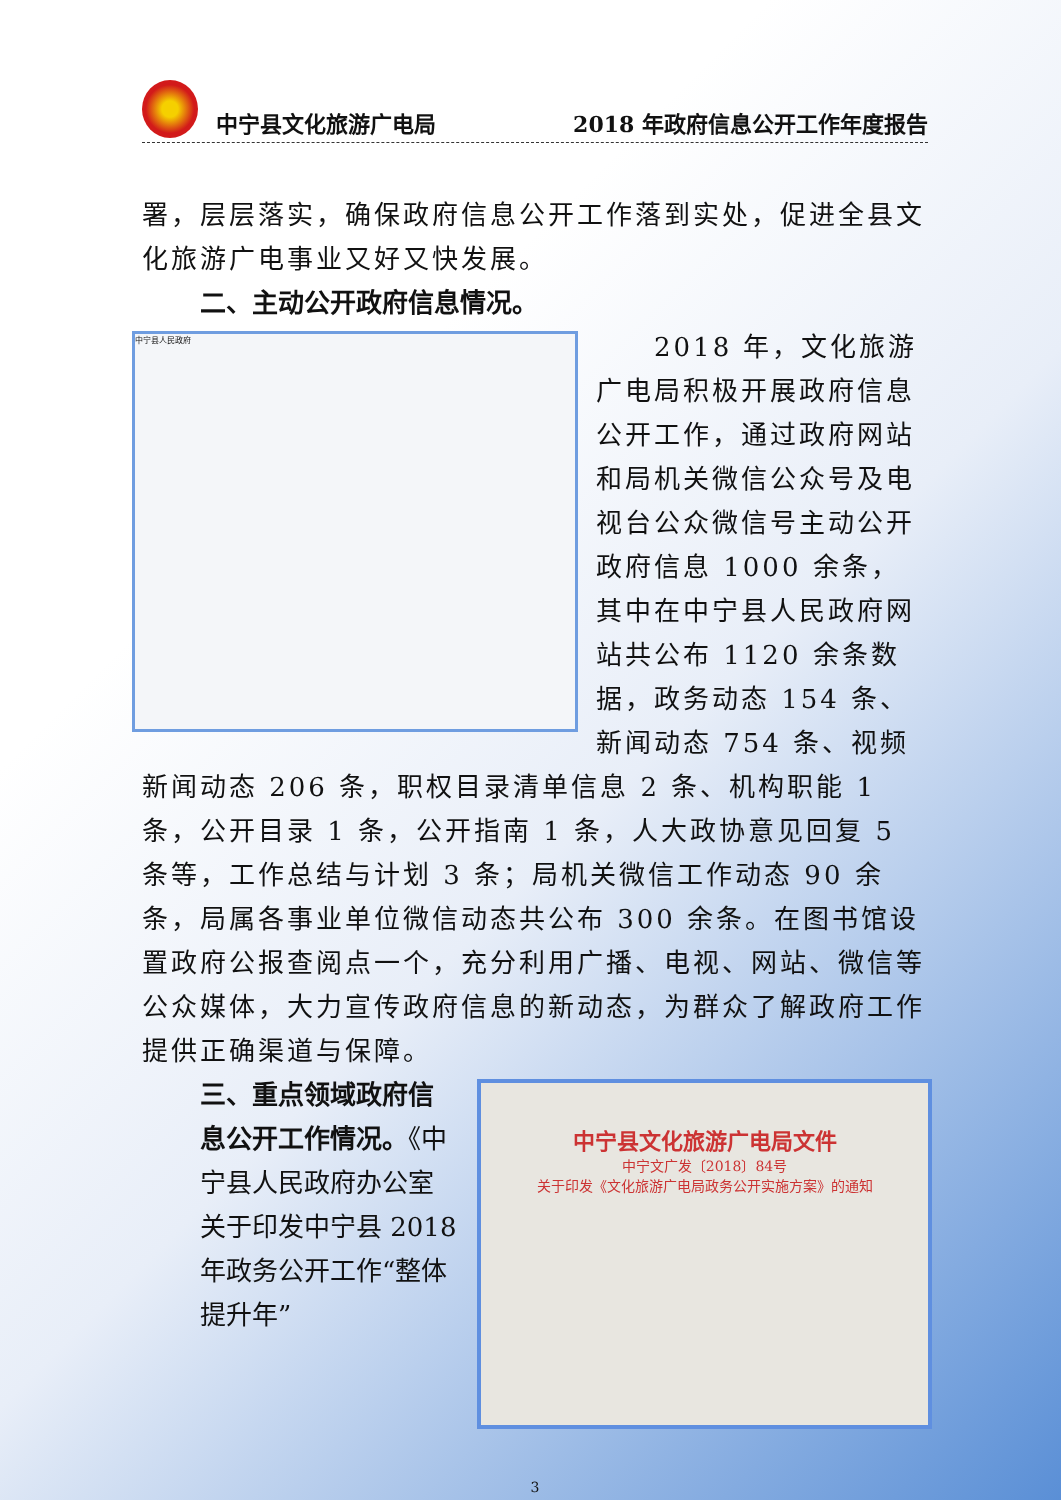中宁县文化旅游广电局 2018 年政府信息公开工作年度报告
署，层层落实，确保政府信息公开工作落到实处，促进全县文化旅游广电事业又好又快发展。
二、主动公开政府信息情况。
中宁县人民政府
2018 年，文化旅游广电局积极开展政府信息公开工作，通过政府网站和局机关微信公众号及电视台公众微信号主动公开政府信息 1000 余条，其中在中宁县人民政府网站共公布 1120 余条数据，政务动态 154 条、新闻动态 754 条、视频新闻动态 206 条，职权目录清单信息 2 条、机构职能 1 条，公开目录 1 条，公开指南 1 条，人大政协意见回复 5 条等，工作总结与计划 3 条；局机关微信工作动态 90 余条，局属各事业单位微信动态共公布 300 余条。在图书馆设置政府公报查阅点一个，充分利用广播、电视、网站、微信等公众媒体，大力宣传政府信息的新动态，为群众了解政府工作提供正确渠道与保障。
中宁县文化旅游广电局文件
中宁文广发〔2018〕84号
关于印发《文化旅游广电局政务公开实施方案》的通知
三、重点领域政府信息公开工作情况。《中宁县人民政府办公室关于印发中宁县 2018 年政务公开工作“整体提升年”
3